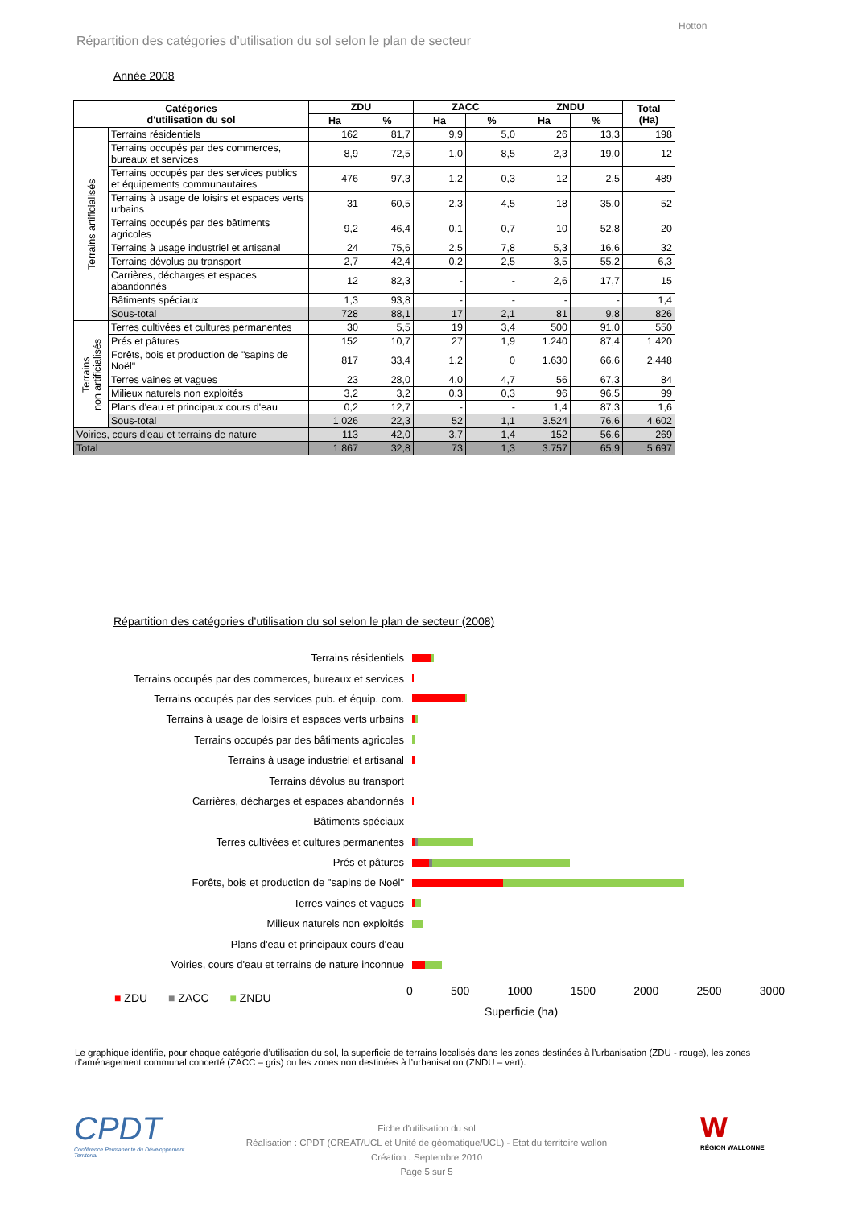Hotton
Répartition des catégories d’utilisation du sol selon le plan de secteur
Année 2008
| Catégories d'utilisation du sol | | ZDU | | ZACC | | ZNDU | | Total (Ha) |
| --- | --- | --- | --- | --- | --- | --- | --- | --- |
| | | Ha | % | Ha | % | Ha | % | |
| Terrains artificialisés | Terrains résidentiels | 162 | 81,7 | 9,9 | 5,0 | 26 | 13,3 | 198 |
| | Terrains occupés par des commerces, bureaux et services | 8,9 | 72,5 | 1,0 | 8,5 | 2,3 | 19,0 | 12 |
| | Terrains occupés par des services publics et équipements communautaires | 476 | 97,3 | 1,2 | 0,3 | 12 | 2,5 | 489 |
| | Terrains à usage de loisirs et espaces verts urbains | 31 | 60,5 | 2,3 | 4,5 | 18 | 35,0 | 52 |
| | Terrains occupés par des bâtiments agricoles | 9,2 | 46,4 | 0,1 | 0,7 | 10 | 52,8 | 20 |
| | Terrains à usage industriel et artisanal | 24 | 75,6 | 2,5 | 7,8 | 5,3 | 16,6 | 32 |
| | Terrains dévolus au transport | 2,7 | 42,4 | 0,2 | 2,5 | 3,5 | 55,2 | 6,3 |
| | Carrières, décharges et espaces abandonnés | 12 | 82,3 | - | - | 2,6 | 17,7 | 15 |
| | Bâtiments spéciaux | 1,3 | 93,8 | - | - | - | - | 1,4 |
| | Sous-total | 728 | 88,1 | 17 | 2,1 | 81 | 9,8 | 826 |
| Terrains non artificialisés | Terres cultivées et cultures permanentes | 30 | 5,5 | 19 | 3,4 | 500 | 91,0 | 550 |
| | Prés et pâtures | 152 | 10,7 | 27 | 1,9 | 1.240 | 87,4 | 1.420 |
| | Forêts, bois et production de "sapins de Noël" | 817 | 33,4 | 1,2 | 0 | 1.630 | 66,6 | 2.448 |
| | Terres vaines et vagues | 23 | 28,0 | 4,0 | 4,7 | 56 | 67,3 | 84 |
| | Milieux naturels non exploités | 3,2 | 3,2 | 0,3 | 0,3 | 96 | 96,5 | 99 |
| | Plans d'eau et principaux cours d'eau | 0,2 | 12,7 | - | - | 1,4 | 87,3 | 1,6 |
| | Sous-total | 1.026 | 22,3 | 52 | 1,1 | 3.524 | 76,6 | 4.602 |
| Voiries, cours d'eau et terrains de nature | | 113 | 42,0 | 3,7 | 1,4 | 152 | 56,6 | 269 |
| Total | | 1.867 | 32,8 | 73 | 1,3 | 3.757 | 65,9 | 5.697 |
Répartition des catégories d’utilisation du sol selon le plan de secteur (2008)
Terrains résidentiels
Terrains occupés par des commerces, bureaux et services
Terrains occupés par des services pub. et équip. com.
Terrains à usage de loisirs et espaces verts urbains
Terrains occupés par des bâtiments agricoles
Terrains à usage industriel et artisanal
Terrains dévolus au transport
Carrières, décharges et espaces abandonnés
Bâtiments spéciaux
Terres cultivées et cultures permanentes
Prés et pâtures
Forêts, bois et production de "sapins de Noël"
Terres vaines et vagues
Milieux naturels non exploités
Plans d'eau et principaux cours d'eau
Voiries, cours d'eau et terrains de nature inconnue
0 500 1000 1500 2000 2500 3000
Superficie (ha)
■ ZDU ■ ZACC ■ ZNDU
Le graphique identifie, pour chaque catégorie d’utilisation du sol, la superficie de terrains localisés dans les zones destinées à l’urbanisation (ZDU - rouge), les zones d’aménagement communal concerté (ZACC – gris) ou les zones non destinées à l’urbanisation (ZNDU – vert).
CPDT
Conférence Permanente du Développement Territorial
Fiche d'utilisation du sol
Réalisation : CPDT (CREAT/UCL et Unité de géomatique/UCL) - Etat du territoire wallon
Création : Septembre 2010
Page 5 sur 5
W
RÉGION WALLONNE